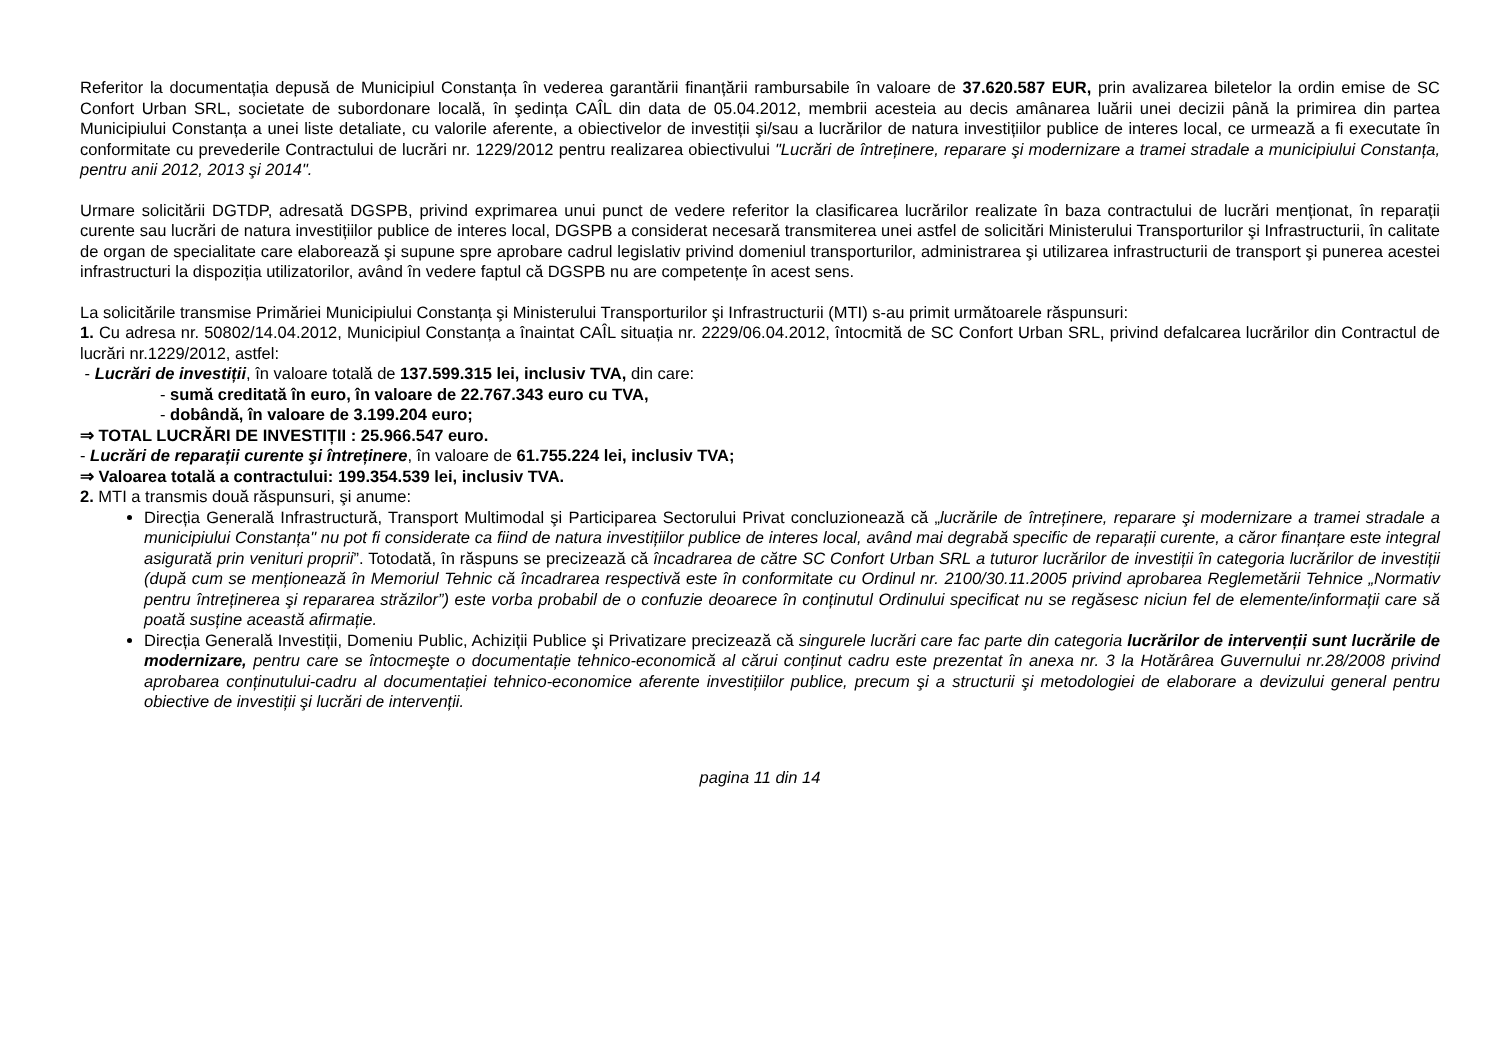Referitor la documentația depusă de Municipiul Constanța în vederea garantării finanțării rambursabile în valoare de 37.620.587 EUR, prin avalizarea biletelor la ordin emise de SC Confort Urban SRL, societate de subordonare locală, în şedința CAÎL din data de 05.04.2012, membrii acesteia au decis amânarea luării unei decizii până la primirea din partea Municipiului Constanța a unei liste detaliate, cu valorile aferente, a obiectivelor de investiții şi/sau a lucrărilor de natura investițiilor publice de interes local, ce urmează a fi executate în conformitate cu prevederile Contractului de lucrări nr. 1229/2012 pentru realizarea obiectivului "Lucrări de întreținere, reparare şi modernizare a tramei stradale a municipiului Constanța, pentru anii 2012, 2013 şi 2014".
Urmare solicitării DGTDP, adresată DGSPB, privind exprimarea unui punct de vedere referitor la clasificarea lucrărilor realizate în baza contractului de lucrări menționat, în reparații curente sau lucrări de natura investițiilor publice de interes local, DGSPB a considerat necesară transmiterea unei astfel de solicitări Ministerului Transporturilor şi Infrastructurii, în calitate de organ de specialitate care elaborează şi supune spre aprobare cadrul legislativ privind domeniul transporturilor, administrarea şi utilizarea infrastructurii de transport şi punerea acestei infrastructuri la dispoziția utilizatorilor, având în vedere faptul că DGSPB nu are competențe în acest sens.
La solicitările transmise Primăriei Municipiului Constanța şi Ministerului Transporturilor şi Infrastructurii (MTI) s-au primit următoarele răspunsuri:
1. Cu adresa nr. 50802/14.04.2012, Municipiul Constanța a înaintat CAÎL situația nr. 2229/06.04.2012, întocmită de SC Confort Urban SRL, privind defalcarea lucrărilor din Contractul de lucrări nr.1229/2012, astfel:
- Lucrări de investiții, în valoare totală de 137.599.315 lei, inclusiv TVA, din care:
- sumă creditată în euro, în valoare de 22.767.343 euro cu TVA,
- dobândă, în valoare de 3.199.204 euro;
⇒ TOTAL LUCRĂRI DE INVESTIȚII : 25.966.547 euro.
- Lucrări de reparații curente şi întreținere, în valoare de 61.755.224 lei, inclusiv TVA;
⇒ Valoarea totală a contractului: 199.354.539 lei, inclusiv TVA.
2. MTI a transmis două răspunsuri, şi anume:
Direcția Generală Infrastructură, Transport Multimodal şi Participarea Sectorului Privat concluzionează că „lucrările de întreținere, reparare şi modernizare a tramei stradale a municipiului Constanța" nu pot fi considerate ca fiind de natura investițiilor publice de interes local, având mai degrabă specific de reparații curente, a căror finanțare este integral asigurată prin venituri proprii”. Totodată, în răspuns se precizează că încadrarea de către SC Confort Urban SRL a tuturor lucrărilor de investiții în categoria lucrărilor de investiții (după cum se menționează în Memoriul Tehnic că încadrarea respectivă este în conformitate cu Ordinul nr. 2100/30.11.2005 privind aprobarea Reglemetării Tehnice „Normativ pentru întreținerea şi repararea străzilor”) este vorba probabil de o confuzie deoarece în conținutul Ordinului specificat nu se regăsesc niciun fel de elemente/informații care să poată susține această afirmație.
Direcția Generală Investiții, Domeniu Public, Achiziții Publice şi Privatizare precizează că singurele lucrări care fac parte din categoria lucrărilor de intervenții sunt lucrările de modernizare, pentru care se întocmeşte o documentație tehnico-economică al cărui conținut cadru este prezentat în anexa nr. 3 la Hotărârea Guvernului nr.28/2008 privind aprobarea conținutului-cadru al documentației tehnico-economice aferente investițiilor publice, precum şi a structurii şi metodologiei de elaborare a devizului general pentru obiective de investiții şi lucrări de intervenții.
pagina 11 din 14